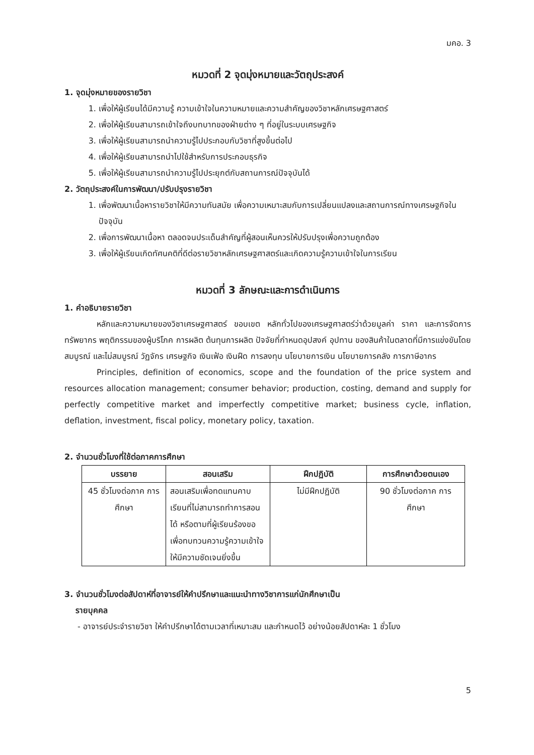มคอ. 3
หมวดที่ 2 จุดมุ่งหมายและวัตถุประสงค์
1. จุดมุ่งหมายของรายวิชา
1. เพื่อให้ผู้เรียนได้มีความรู้ ความเข้าใจในความหมายและความสำคัญของวิชาหลักเศรษฐศาสตร์
2. เพื่อให้ผู้เรียนสามารถเข้าใจถึงบทบาทของฝ่ายต่าง ๆ ที่อยู่ในระบบเศรษฐกิจ
3. เพื่อให้ผู้เรียนสามารถนำความรู้ไปประกอบกับวิชาที่สูงขึ้นต่อไป
4. เพื่อให้ผู้เรียนสามารถนำไปใช้สำหรับการประกอบธุรกิจ
5. เพื่อให้ผู้เรียนสามารถนำความรู้ไปประยุกต์กับสถานการณ์ปัจจุบันได้
2. วัตถุประสงค์ในการพัฒนา/ปรับปรุงรายวิชา
1. เพื่อพัฒนาเนื้อหารายวิชาให้มีความทันสมัย เพื่อความเหมาะสมกับการเปลี่ยนแปลงและสถานการณ์ทางเศรษฐกิจในปัจจุบัน
2. เพื่อการพัฒนาเนื้อหา ตลอดจนประเด็นสำคัญที่ผู้สอนเห็นควรให้ปรับปรุงเพื่อความถูกต้อง
3. เพื่อให้ผู้เรียนเกิดทัศนคติที่ดีต่อรายวิชาหลักเศรษฐศาสตร์และเกิดความรู้ความเข้าใจในการเรียน
หมวดที่ 3 ลักษณะและการดำเนินการ
1. คำอธิบายรายวิชา
หลักและความหมายของวิชาเศรษฐศาสตร์ ขอบเขต หลักทั่วไปของเศรษฐศาสตร์ว่าด้วยมูลค่า ราคา และการจัดการทรัพยากร พฤติกรรมของผู้บริโภค การผลิต ต้นทุนการผลิต ปัจจัยที่กำหนดอุปสงค์ อุปทาน ของสินค้าในตลาดที่มีการแข่งขันโดยสมบูรณ์ และไม่สมบูรณ์ วัฏจักร เศรษฐกิจ เงินเฟ้อ เงินฝืด การลงทุน นโยบายการเงิน นโยบายการคลัง การภาษีอากร
Principles, definition of economics, scope and the foundation of the price system and resources allocation management; consumer behavior; production, costing, demand and supply for perfectly competitive market and imperfectly competitive market; business cycle, inflation, deflation, investment, fiscal policy, monetary policy, taxation.
2. จำนวนชั่วโมงที่ใช้ต่อภาคการศึกษา
| บรรยาย | สอนเสริม | ฝึกปฏิบัติ | การศึกษาด้วยตนเอง |
| --- | --- | --- | --- |
| 45 ชั่วโมงต่อภาค การศึกษา | สอนเสริมเพื่อทดแทนคาบเรียนที่ไม่สามารถทำการสอนได้ หรือตามที่ผู้เรียนร้องขอ เพื่อทบทวนความรู้ความเข้าใจให้มีความชัดเจนยิ่งขึ้น | ไม่มีฝึกปฏิบัติ | 90 ชั่วโมงต่อภาค การศึกษา |
3. จำนวนชั่วโมงต่อสัปดาห์ที่อาจารย์ให้คำปรึกษาและแนะนำทางวิชาการแก่นักศึกษาเป็น
รายบุคคล
- อาจารย์ประจำรายวิชา ให้คำปรึกษาได้ตามเวลาที่เหมาะสม และกำหนดไว้ อย่างน้อยสัปดาห์ละ 1 ชั่วโมง
5